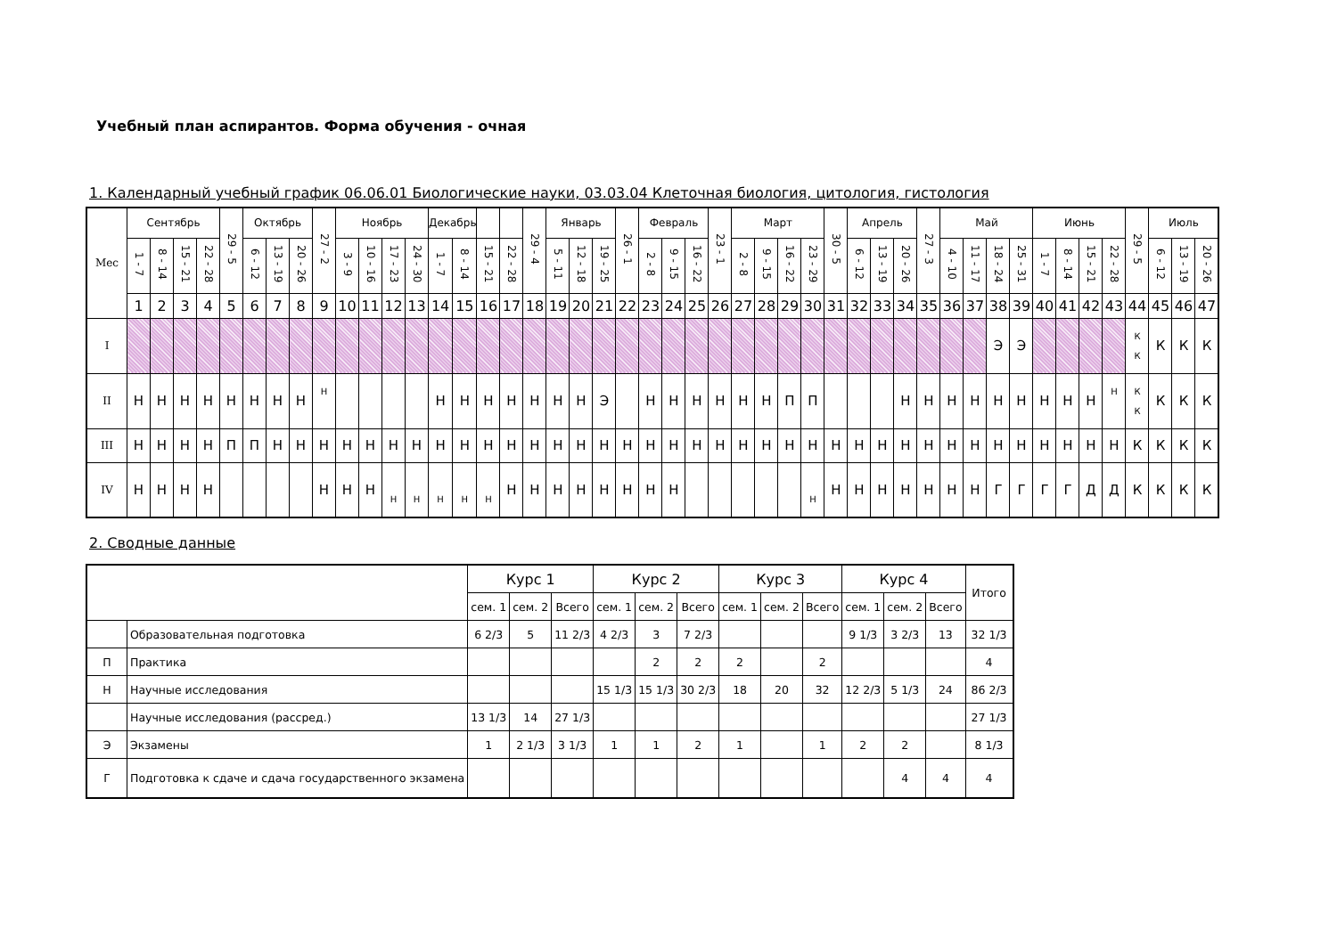Учебный план аспирантов. Форма обучения - очная
1. Календарный учебный график 06.06.01 Биологические науки, 03.03.04 Клеточная биология, цитология, гистология
| Мес | Сентябрь | | | | 29 - 5 | Октябрь | | | 27 - 2 | Ноябрь | | | | Декабрь | | | | 29 - 4 | Январь | | | 26 - 1 | Февраль | | | 23 - 1 | Март | | | | 30 - 5 | Апрель | | | 27 - 3 | Май | | | | Июнь | | | | 29 - 5 | Июль | | |
| --- | --- | --- | --- | --- | --- | --- | --- | --- | --- | --- | --- | --- | --- | --- | --- | --- | --- | --- | --- | --- | --- | --- | --- | --- | --- | --- | --- | --- | --- | --- | --- | --- | --- | --- | --- | --- | --- | --- | --- | --- | --- | --- | --- | --- | --- | --- | --- |
| | 1 - 7 | 8 - 14 | 15 - 21 | 22 - 28 | | 6 - 12 | 13 - 19 | 20 - 26 | | 3 - 9 | 10 - 16 | 17 - 23 | 24 - 30 | 1 - 7 | 8 - 14 | 15 - 21 | 22 - 28 | | 5 - 11 | 12 - 18 | 19 - 25 | | 2 - 8 | 9 - 15 | 16 - 22 | | 2 - 8 | 9 - 15 | 16 - 22 | 23 - 29 | | 6 - 12 | 13 - 19 | 20 - 26 | | 4 - 10 | 11 - 17 | 18 - 24 | 25 - 31 | 1 - 7 | 8 - 14 | 15 - 21 | 22 - 28 | | 6 - 12 | 13 - 19 | 20 - 26 |
| | 1 | 2 | 3 | 4 | 5 | 6 | 7 | 8 | 9 | 10 | 11 | 12 | 13 | 14 | 15 | 16 | 17 | 18 | 19 | 20 | 21 | 22 | 23 | 24 | 25 | 26 | 27 | 28 | 29 | 30 | 31 | 32 | 33 | 34 | 35 | 36 | 37 | 38 | 39 | 40 | 41 | 42 | 43 | 44 | 45 | 46 | 47 |
| I | | | | | | | | | | | | | | | | | | | | | | | | | | | | | | | | | | | | | | Э | Э | | | | | К К | К | К | К |
| II | Н | Н | Н | Н | Н | Н | Н | Н | Н | | | | | Н | Н | Н | Н | Н | Н | Н | Э | | Н | Н | Н | Н | Н | Н | П | П | | | | Н | Н | Н | Н | Н | Н | Н | Н | Н | Н | К К | К | К | К |
| III | Н | Н | Н | Н | П | П | Н | Н | Н | Н | Н | Н | Н | Н | Н | Н | Н | Н | Н | Н | Н | Н | Н | Н | Н | Н | Н | Н | Н | Н | Н | Н | Н | Н | Н | Н | Н | Н | Н | Н | Н | Н | Н | К | К | К | К |
| IV | Н | Н | Н | Н | | | | | Н | Н | Н | Н | Н | Н | Н | Н | Н | Н | Н | Н | Н | Н | Н | Н | | | | | | Н | Н | Н | Н | Н | Н | Н | Н | Г | Г | Г | Г | Д | Д | К | К | К | К |
2. Сводные данные
| | | Курс 1 | | | Курс 2 | | | Курс 3 | | | Курс 4 | | | Итого |
| | | сем. 1 | сем. 2 | Всего | сем. 1 | сем. 2 | Всего | сем. 1 | сем. 2 | Всего | сем. 1 | сем. 2 | Всего | |
| | Образовательная подготовка | 6 2/3 | 5 | 11 2/3 | 4 2/3 | 3 | 7 2/3 | | | | 9 1/3 | 3 2/3 | 13 | 32 1/3 |
| П | Практика | | | | | 2 | 2 | 2 | | 2 | | | | 4 |
| Н | Научные исследования | | | | 15 1/3 | 15 1/3 | 30 2/3 | 18 | 20 | 32 | 12 2/3 | 5 1/3 | 24 | 86 2/3 |
| | Научные исследования (рассред.) | 13 1/3 | 14 | 27 1/3 | | | | | | | | | | 27 1/3 |
| Э | Экзамены | 1 | 2 1/3 | 3 1/3 | 1 | 1 | 2 | 1 | | 1 | 2 | 2 | | 8 1/3 |
| Г | Подготовка к сдаче и сдача государственного экзамена | | | | | | | | | | | 4 | 4 | 4 |